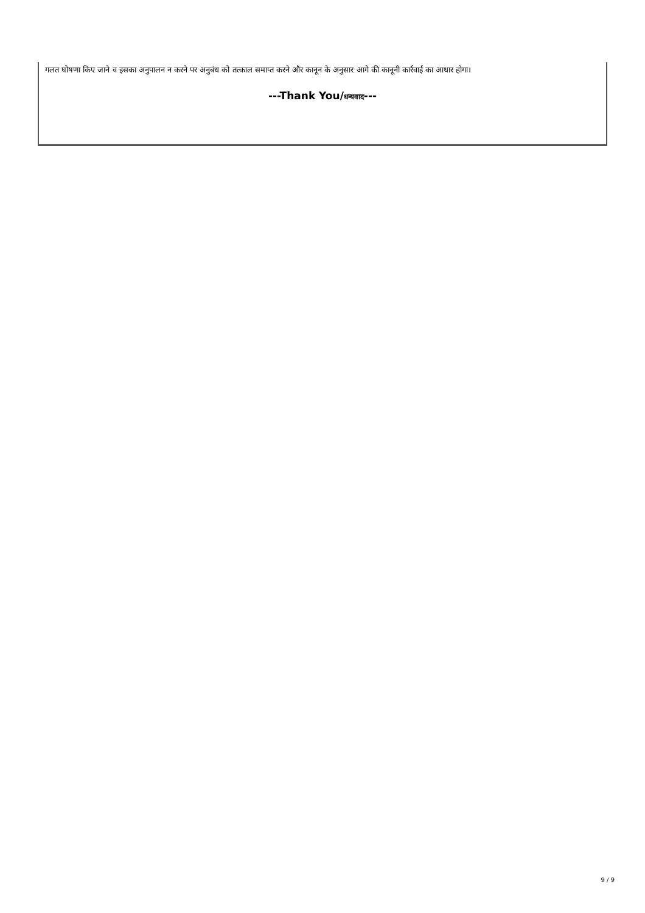गलत घोषणा किए जाने व इसका अनुपालन न करने पर अनुबंध को तत्काल समाप्त करने और कानून के अनुसार आगे की कानूनी कार्रवाई का आधार होगा।
---Thank You/धन्यवाद---
9 / 9